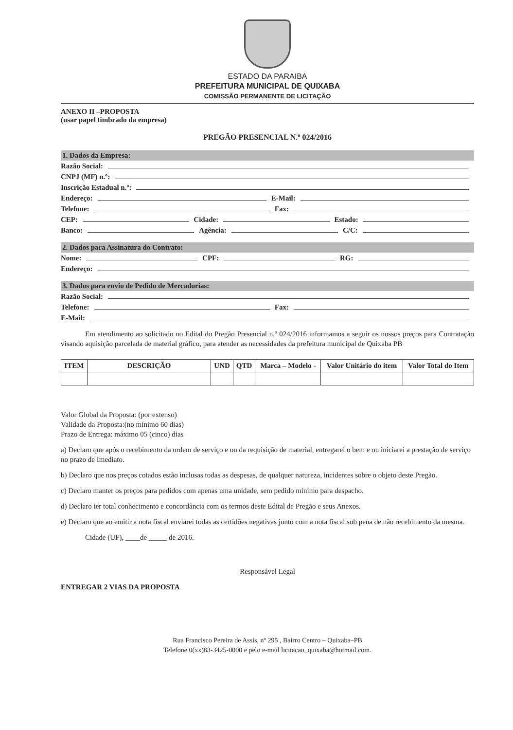ESTADO DA PARAIBA
PREFEITURA MUNICIPAL DE QUIXABA
COMISSÃO PERMANENTE DE LICITAÇÃO
ANEXO II –PROPOSTA
(usar papel timbrado da empresa)
PREGÃO PRESENCIAL N.º 024/2016
1. Dados da Empresa:
Razão Social:
CNPJ (MF) n.º:
Inscrição Estadual n.º:
Endereço: E-Mail:
Telefone: Fax:
CEP: Cidade: Estado:
Banco: Agência: C/C:
2. Dados para Assinatura do Contrato:
Nome: CPF: RG:
Endereço:
3. Dados para envio de Pedido de Mercadorias:
Razão Social:
Telefone: Fax:
E-Mail:
Em atendimento ao solicitado no Edital do Pregão Presencial n.º 024/2016 informamos a seguir os nossos preços para Contratação visando aquisição parcelada de material gráfico, para atender as necessidades da prefeitura municipal de Quixaba PB
| ITEM | DESCRIÇÃO | UND | QTD | Marca – Modelo - | Valor Unitário do item | Valor Total do Item |
| --- | --- | --- | --- | --- | --- | --- |
Valor Global da Proposta: (por extenso)
Validade da Proposta:(no mínimo 60 dias)
Prazo de Entrega: máximo 05 (cinco) dias
a) Declaro que após o recebimento da ordem de serviço e ou da requisição de material, entregarei o bem e ou iniciarei a prestação de serviço no prazo de Imediato.
b) Declaro que nos preços cotados estão inclusas todas as despesas, de qualquer natureza, incidentes sobre o objeto deste Pregão.
c) Declaro manter os preços para pedidos com apenas uma unidade, sem pedido mínimo para despacho.
d) Declaro ter total conhecimento e concordância com os termos deste Edital de Pregão e seus Anexos.
e) Declaro que ao emitir a nota fiscal enviarei todas as certidões negativas junto com a nota fiscal sob pena de não recebimento da mesma.
Cidade (UF), ____de _____ de 2016.
Responsável Legal
ENTREGAR 2 VIAS DA PROPOSTA
Rua Francisco Pereira de Assis, nº 295 , Bairro Centro – Quixaba–PB
Telefone 0(xx)83-3425-0000 e pelo e-mail licitacao_quixaba@hotmail.com.